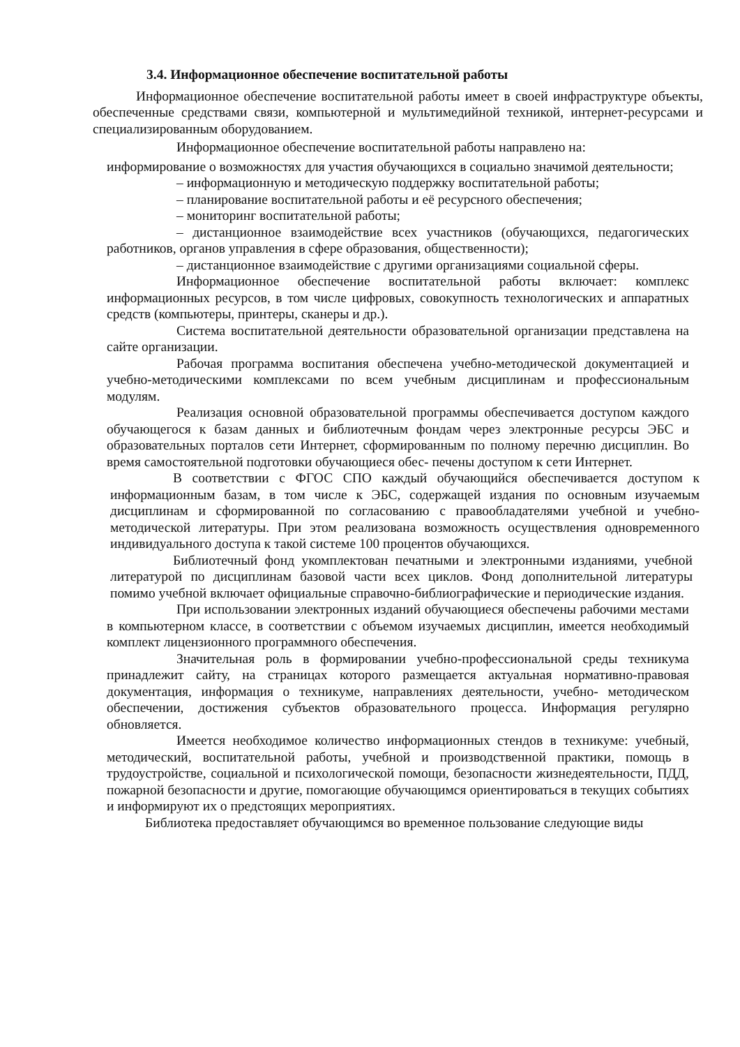3.4. Информационное обеспечение воспитательной работы
Информационное обеспечение воспитательной работы имеет в своей инфраструктуре объекты, обеспеченные средствами связи, компьютерной и мультимедийной техникой, интернет-ресурсами и специализированным оборудованием.
Информационное обеспечение воспитательной работы направлено на:
информирование о возможностях для участия обучающихся в социально значимой деятельности;
– информационную и методическую поддержку воспитательной работы;
– планирование воспитательной работы и её ресурсного обеспечения;
– мониторинг воспитательной работы;
– дистанционное взаимодействие всех участников (обучающихся, педагогических работников, органов управления в сфере образования, общественности);
– дистанционное взаимодействие с другими организациями социальной сферы.
Информационное обеспечение воспитательной работы включает: комплекс информационных ресурсов, в том числе цифровых, совокупность технологических и аппаратных средств (компьютеры, принтеры, сканеры и др.).
Система воспитательной деятельности образовательной организации представлена на сайте организации.
Рабочая программа воспитания обеспечена учебно-методической документацией и учебно-методическими комплексами по всем учебным дисциплинам и профессиональным модулям.
Реализация основной образовательной программы обеспечивается доступом каждого обучающегося к базам данных и библиотечным фондам через электронные ресурсы ЭБС и образовательных порталов сети Интернет, сформированным по полному перечню дисциплин. Во время самостоятельной подготовки обучающиеся обес- печены доступом к сети Интернет.
В соответствии с ФГОС СПО каждый обучающийся обеспечивается доступом к информационным базам, в том числе к ЭБС, содержащей издания по основным изучаемым дисциплинам и сформированной по согласованию с правообладателями учебной и учебно-методической литературы. При этом реализована возможность осуществления одновременного индивидуального доступа к такой системе 100 процентов обучающихся.
Библиотечный фонд укомплектован печатными и электронными изданиями, учебной литературой по дисциплинам базовой части всех циклов. Фонд дополнительной литературы помимо учебной включает официальные справочно-библиографические и периодические издания.
При использовании электронных изданий обучающиеся обеспечены рабочими местами в компьютерном классе, в соответствии с объемом изучаемых дисциплин, имеется необходимый комплект лицензионного программного обеспечения.
Значительная роль в формировании учебно-профессиональной среды техникума принадлежит сайту, на страницах которого размещается актуальная нормативно-правовая документация, информация о техникуме, направлениях деятельности, учебно- методическом обеспечении, достижения субъектов образовательного процесса. Информация регулярно обновляется.
Имеется необходимое количество информационных стендов в техникуме: учебный, методический, воспитательной работы, учебной и производственной практики, помощь в трудоустройстве, социальной и психологической помощи, безопасности жизнедеятельности, ПДД, пожарной безопасности и другие, помогающие обучающимся ориентироваться в текущих событиях и информируют их о предстоящих мероприятиях.
Библиотека предоставляет обучающимся во временное пользование следующие виды